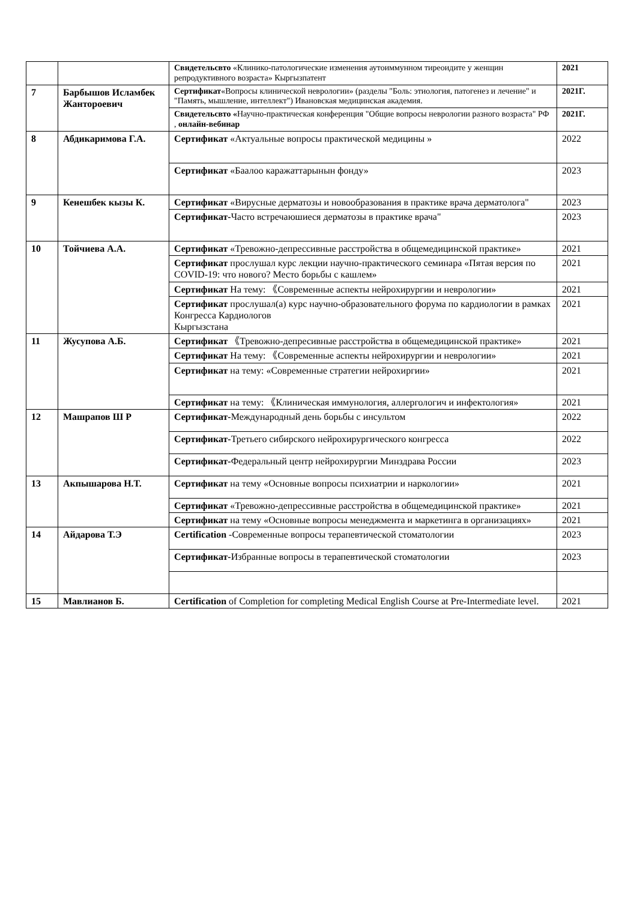| | | Свидетельсвто «Клинико-патологические изменения аутоиммунном тиреоидите у женщин репродуктивного возраста» Кыргызпатент | 2021 |
| 7 | Барбышов Исламбек Жантороевич | Сертификат «Вопросы клинической неврологии» (разделы "Боль: этиология, патогенез и лечение" и "Память, мышление, интеллект") Ивановская медицинская академия. | 2021Г. |
| | | Свидетельсвто « Научно-практическая конференция "Общие вопросы неврологии разного возраста" РФ , онлайн-вебинар | 2021Г. |
| 8 | Абдикаримова Г.А. | Сертификат «Актуальные вопросы практической медицины » | 2022 |
| | | Сертификат «Баалоо каражаттарынын фонду» | 2023 |
| 9 | Кенешбек кызы К. | Сертификат «Вирусные дерматозы и новообразования в практике врача дерматолога" | 2023 |
| | | Сертификат- Часто встречаюшиеся дерматозы в практике врача" | 2023 |
| 10 | Тойчиева А.А. | Сертификат «Тревожно-депрессивные расстройства в общемедицинской практике» | 2021 |
| | | Сертификат прослушал курс лекции научно-практического семинара «Пятая версия по COVID-19: что нового? Место борьбы с кашлем» | 2021 |
| | | Сертификат На тему: 《Современные аспекты нейрохирургии и неврологии» | 2021 |
| | | Сертификат прослушал(а) курс научно-образовательного форума по кардиологии в рамках Конгресса Кардиологов Кыргызстана | 2021 |
| 11 | Жусупова А.Б. | Сертификат 《Тревожно-депресивные расстройства в общемедицинской практике» | 2021 |
| | | Сертификат На тему: 《Современные аспекты нейрохирургии и неврологии» | 2021 |
| | | Сертификат на тему: «Современные стратегии нейрохиргии» | 2021 |
| | | Сертификат на тему: 《Клиническая иммунология, аллергологич и инфектология» | 2021 |
| 12 | Машрапов Ш Р | Сертификат- Международный день борьбы с инсультом | 2022 |
| | | Сертификат- Третьего сибирского нейрохирургического конгресса | 2022 |
| | | Сертификат- Федеральный центр нейрохирургии Минздрава России | 2023 |
| 13 | Акпышарова Н.Т. | Сертификат на тему «Основные вопросы психиатрии и наркологии» | 2021 |
| | | Сертификат «Тревожно-депрессивные расстройства в общемедицинской практике» | 2021 |
| | | Сертификат на тему «Основные вопросы менеджмента и маркетинга в организациях» | 2021 |
| 14 | Айдарова Т.Э | Certification -Современные вопросы терапевтической стоматологии | 2023 |
| | | Сертификат- Избранные вопросы в терапевтической стоматологии | 2023 |
| 15 | Мавлианов Б. | Certification of Completion for completing Medical English Course at Pre-Intermediate level. | 2021 |